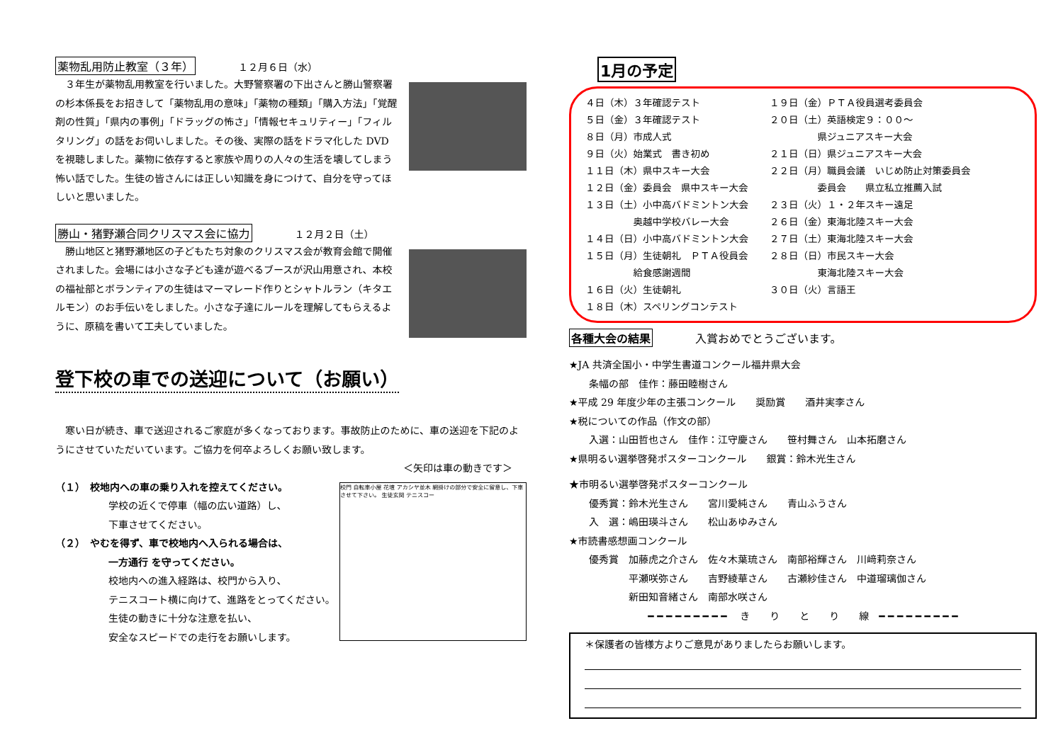薬物乱用防止教室（３年） １２月６日（水）
　３年生が薬物乱用教室を行いました。大野警察署の下出さんと勝山警察署の杉本係長をお招きして「薬物乱用の意味」「薬物の種類」「購入方法」「覚醒剤の性質」「県内の事例」「ドラッグの怖さ」「情報セキュリティー」「フィルタリング」の話をお伺いしました。その後、実際の話をドラマ化した DVD を視聴しました。薬物に依存すると家族や周りの人々の生活を壊してしまう怖い話でした。生徒の皆さんには正しい知識を身につけて、自分を守ってほしいと思いました。
勝山・猪野瀬合同クリスマス会に協力 １２月２日（土）
　勝山地区と猪野瀬地区の子どもたち対象のクリスマス会が教育会館で開催されました。会場には小さな子ども達が遊べるブースが沢山用意され、本校の福祉部とボランティアの生徒はマーマレード作りとシャトルラン（キタエルモン）のお手伝いをしました。小さな子達にルールを理解してもらえるように、原稿を書いて工夫していました。
登下校の車での送迎について（お願い）
　寒い日が続き、車で送迎されるご家庭が多くなっております。事故防止のために、車の送迎を下記のようにさせていただいています。ご協力を何卒よろしくお願い致します。
＜矢印は車の動きです＞
校門 自転車小屋 花壇 アカシヤ並木 網掛けの部分で安全に留意し、下車させて下さい。 生徒玄関 テニスコー
（１）　校地内への車の乗り入れを控えてください。
学校の近くで停車（幅の広い道路）し、
下車させてください。
（２）　やむを得ず、車で校地内へ入られる場合は、
一方通行 を守ってください。
校地内への進入経路は、校門から入り、
テニスコート横に向けて、進路をとってください。
生徒の動きに十分な注意を払い、
安全なスピードでの走行をお願いします。
1月の予定
４日（木）３年確認テスト
５日（金）３年確認テスト
８日（月）市成人式
９日（火）始業式　書き初め
１１日（木）県中スキー大会
１２日（金）委員会　県中スキー大会
１３日（土）小中高バドミントン大会
　　　　　奥越中学校バレー大会
１４日（日）小中高バドミントン大会
１５日（月）生徒朝礼　ＰＴＡ役員会
　　　　　給食感謝週間
１６日（火）生徒朝礼
１８日（木）スペリングコンテスト
１９日（金）ＰＴＡ役員選考委員会
２０日（土）英語検定９：００～
　　　　　県ジュニアスキー大会
２１日（日）県ジュニアスキー大会
２２日（月）職員会議　いじめ防止対策委員会
　　　　　委員会　　県立私立推薦入試
２３日（火）１・２年スキー遠足
２６日（金）東海北陸スキー大会
２７日（土）東海北陸スキー大会
２８日（日）市民スキー大会
　　　　　東海北陸スキー大会
３０日（火）言語王
各種大会の結果 入賞おめでとうございます。
★JA 共済全国小・中学生書道コンクール福井県大会
　　条幅の部　佳作：藤田睦樹さん
★平成 29 年度少年の主張コンクール　　奨励賞　　酒井実李さん
★税についての作品（作文の部）
　　入選：山田哲也さん　佳作：江守慶さん　　笹村舞さん　山本拓磨さん
★県明るい選挙啓発ポスターコンクール　　銀賞：鈴木光生さん
★市明るい選挙啓発ポスターコンクール
　　優秀賞：鈴木光生さん　　宮川愛純さん　　青山ふうさん
　　入　選：嶋田瑛斗さん　　松山あゆみさん
★市読書感想画コンクール
　　優秀賞　加藤虎之介さん　佐々木葉琉さん　南部裕輝さん　川﨑莉奈さん
　　　　　　平瀬咲弥さん　　吉野綾華さん　　古瀬紗佳さん　中道瑠璃伽さん
　　　　　　新田知音緒さん　南部水咲さん
━ ━ ━ ━ ━ ━ ━ ━ ━ 　き　　り　　と　　り　　線　━ ━ ━ ━ ━ ━ ━ ━ ━
＊保護者の皆様方よりご意見がありましたらお願いします。